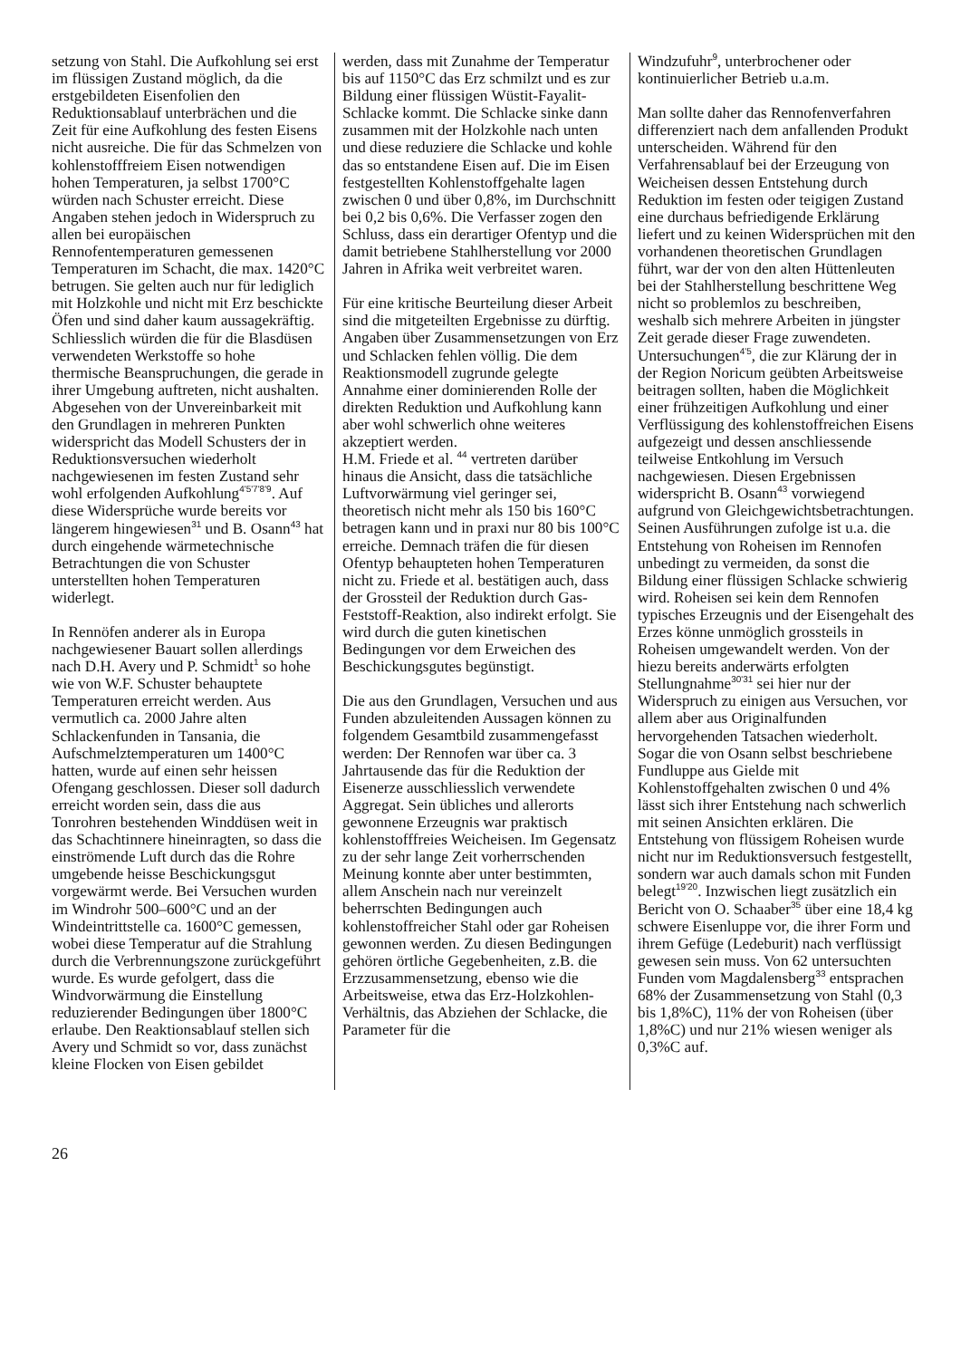setzung von Stahl. Die Aufkohlung sei erst im flüssigen Zustand möglich, da die erstgebildeten Eisenfolien den Reduktionsablauf unterbrächen und die Zeit für eine Aufkohlung des festen Eisens nicht ausreiche. Die für das Schmelzen von kohlenstofffreiem Eisen notwendigen hohen Temperaturen, ja selbst 1700°C würden nach Schuster erreicht. Diese Angaben stehen jedoch in Widerspruch zu allen bei europäischen Rennofentemperaturen gemessenen Temperaturen im Schacht, die max. 1420°C betrugen. Sie gelten auch nur für lediglich mit Holzkohle und nicht mit Erz beschickte Öfen und sind daher kaum aussagekräftig. Schliesslich würden die für die Blasdüsen verwendeten Werkstoffe so hohe thermische Beanspruchungen, die gerade in ihrer Umgebung auftreten, nicht aushalten. Abgesehen von der Unvereinbarkeit mit den Grundlagen in mehreren Punkten widerspricht das Modell Schusters der in Reduktionsversuchen wiederholt nachgewiesenen im festen Zustand sehr wohl erfolgenden Aufkohlung<sup>4'5'7'8'9</sup>. Auf diese Widersprüche wurde bereits vor längerem hingewiesen<sup>31</sup> und B. Osann<sup>43</sup> hat durch eingehende wärmetechnische Betrachtungen die von Schuster unterstellten hohen Temperaturen widerlegt.
In Rennöfen anderer als in Europa nachgewiesener Bauart sollen allerdings nach D.H. Avery und P. Schmidt<sup>1</sup> so hohe wie von W.F. Schuster behauptete Temperaturen erreicht werden. Aus vermutlich ca. 2000 Jahre alten Schlackenfunden in Tansania, die Aufschmelztemperaturen um 1400°C hatten, wurde auf einen sehr heissen Ofengang geschlossen. Dieser soll dadurch erreicht worden sein, dass die aus Tonrohren bestehenden Winddüsen weit in das Schachtinnere hineinragten, so dass die einströmende Luft durch das die Rohre umgebende heisse Beschickungsgut vorgewärmt werde. Bei Versuchen wurden im Windrohr 500–600°C und an der Windeintrittstelle ca. 1600°C gemessen, wobei diese Temperatur auf die Strahlung durch die Verbrennungszone zurückgeführt wurde. Es wurde gefolgert, dass die Windvorwärmung die Einstellung reduzierender Bedingungen über 1800°C erlaube. Den Reaktionsablauf stellen sich Avery und Schmidt so vor, dass zunächst kleine Flocken von Eisen gebildet
werden, dass mit Zunahme der Temperatur bis auf 1150°C das Erz schmilzt und es zur Bildung einer flüssigen Wüstit-Fayalit-Schlacke kommt. Die Schlacke sinke dann zusammen mit der Holzkohle nach unten und diese reduziere die Schlacke und kohle das so entstandene Eisen auf. Die im Eisen festgestellten Kohlenstoffgehalte lagen zwischen 0 und über 0,8%, im Durchschnitt bei 0,2 bis 0,6%. Die Verfasser zogen den Schluss, dass ein derartiger Ofentyp und die damit betriebene Stahlherstellung vor 2000 Jahren in Afrika weit verbreitet waren.
Für eine kritische Beurteilung dieser Arbeit sind die mitgeteilten Ergebnisse zu dürftig. Angaben über Zusammensetzungen von Erz und Schlacken fehlen völlig. Die dem Reaktionsmodell zugrunde gelegte Annahme einer dominierenden Rolle der direkten Reduktion und Aufkohlung kann aber wohl schwerlich ohne weiteres akzeptiert werden.
H.M. Friede et al. <sup>44</sup> vertreten darüber hinaus die Ansicht, dass die tatsächliche Luftvorwärmung viel geringer sei, theoretisch nicht mehr als 150 bis 160°C betragen kann und in praxi nur 80 bis 100°C erreiche. Demnach träfen die für diesen Ofentyp behaupteten hohen Temperaturen nicht zu. Friede et al. bestätigen auch, dass der Grossteil der Reduktion durch Gas-Feststoff-Reaktion, also indirekt erfolgt. Sie wird durch die guten kinetischen Bedingungen vor dem Erweichen des Beschickungsgutes begünstigt.
Die aus den Grundlagen, Versuchen und aus Funden abzuleitenden Aussagen können zu folgendem Gesamtbild zusammengefasst werden: Der Rennofen war über ca. 3 Jahrtausende das für die Reduktion der Eisenerze ausschliesslich verwendete Aggregat. Sein übliches und allerorts gewonnene Erzeugnis war praktisch kohlenstofffreies Weicheisen. Im Gegensatz zu der sehr lange Zeit vorherrschenden Meinung konnte aber unter bestimmten, allem Anschein nach nur vereinzelt beherrschten Bedingungen auch kohlenstoffreicher Stahl oder gar Roheisen gewonnen werden. Zu diesen Bedingungen gehören örtliche Gegebenheiten, z.B. die Erzzusammensetzung, ebenso wie die Arbeitsweise, etwa das Erz-Holzkohlen-Verhältnis, das Abziehen der Schlacke, die Parameter für die
Windzufuhr<sup>9</sup>, unterbrochener oder kontinuierlicher Betrieb u.a.m.
Man sollte daher das Rennofenverfahren differenziert nach dem anfallenden Produkt unterscheiden. Während für den Verfahrensablauf bei der Erzeugung von Weicheisen dessen Entstehung durch Reduktion im festen oder teigigen Zustand eine durchaus befriedigende Erklärung liefert und zu keinen Widersprüchen mit den vorhandenen theoretischen Grundlagen führt, war der von den alten Hüttenleuten bei der Stahlherstellung beschrittene Weg nicht so problemlos zu beschreiben, weshalb sich mehrere Arbeiten in jüngster Zeit gerade dieser Frage zuwendeten. Untersuchungen<sup>4'5</sup>, die zur Klärung der in der Region Noricum geübten Arbeitsweise beitragen sollten, haben die Möglichkeit einer frühzeitigen Aufkohlung und einer Verflüssigung des kohlenstoffreichen Eisens aufgezeigt und dessen anschliessende teilweise Entkohlung im Versuch nachgewiesen. Diesen Ergebnissen widerspricht B. Osann<sup>43</sup> vorwiegend aufgrund von Gleichgewichtsbetrachtungen. Seinen Ausführungen zufolge ist u.a. die Entstehung von Roheisen im Rennofen unbedingt zu vermeiden, da sonst die Bildung einer flüssigen Schlacke schwierig wird. Roheisen sei kein dem Rennofen typisches Erzeugnis und der Eisengehalt des Erzes könne unmöglich grossteils in Roheisen umgewandelt werden. Von der hiezu bereits anderwärts erfolgten Stellungnahme<sup>30'31</sup> sei hier nur der Widerspruch zu einigen aus Versuchen, vor allem aber aus Originalfunden hervorgehenden Tatsachen wiederholt. Sogar die von Osann selbst beschriebene Fundluppe aus Gielde mit Kohlenstoffgehalten zwischen 0 und 4% lässt sich ihrer Entstehung nach schwerlich mit seinen Ansichten erklären. Die Entstehung von flüssigem Roheisen wurde nicht nur im Reduktionsversuch festgestellt, sondern war auch damals schon mit Funden belegt<sup>19'20</sup>. Inzwischen liegt zusätzlich ein Bericht von O. Schaaber<sup>35</sup> über eine 18,4 kg schwere Eisenluppe vor, die ihrer Form und ihrem Gefüge (Ledeburit) nach verflüssigt gewesen sein muss. Von 62 untersuchten Funden vom Magdalensberg<sup>33</sup> entsprachen 68% der Zusammensetzung von Stahl (0,3 bis 1,8%C), 11% der von Roheisen (über 1,8%C) und nur 21% wiesen weniger als 0,3%C auf.
26